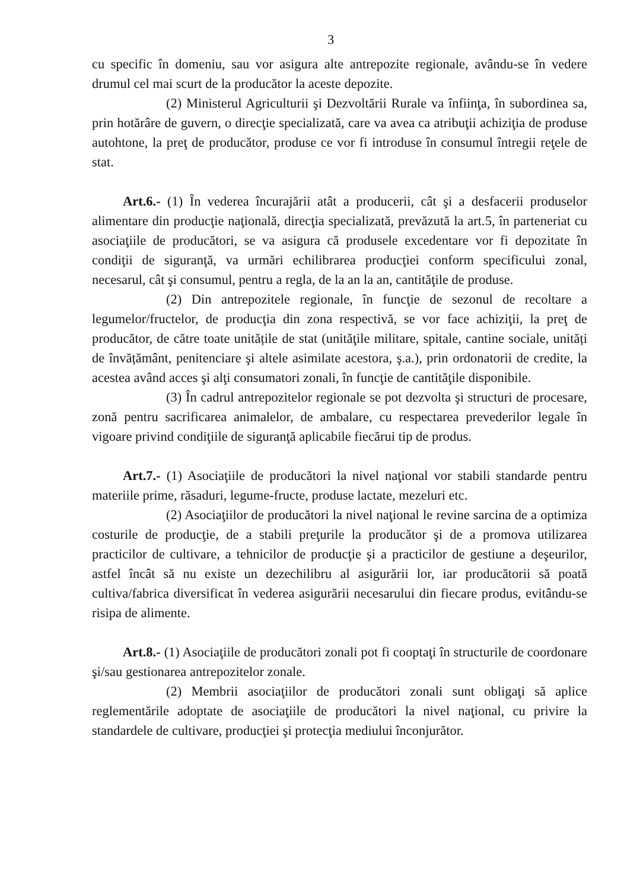3
cu specific în domeniu, sau vor asigura alte antrepozite regionale, avându-se în vedere drumul cel mai scurt de la producător la aceste depozite.
(2) Ministerul Agriculturii şi Dezvoltării Rurale va înfiinţa, în subordinea sa, prin hotărâre de guvern, o direcţie specializată, care va avea ca atribuţii achiziţia de produse autohtone, la preţ de producător, produse ce vor fi introduse în consumul întregii reţele de stat.
Art.6.- (1) În vederea încurajării atât a producerii, cât şi a desfacerii produselor alimentare din producţie naţională, direcţia specializată, prevăzută la art.5, în parteneriat cu asociaţiile de producători, se va asigura că produsele excedentare vor fi depozitate în condiţii de siguranţă, va urmări echilibrarea producţiei conform specificului zonal, necesarul, cât şi consumul, pentru a regla, de la an la an, cantităţile de produse.
(2) Din antrepozitele regionale, în funcţie de sezonul de recoltare a legumelor/fructelor, de producţia din zona respectivă, se vor face achiziţii, la preţ de producător, de către toate unitățile de stat (unităţile militare, spitale, cantine sociale, unități de învățământ, penitenciare şi altele asimilate acestora, ş.a.), prin ordonatorii de credite, la acestea având acces şi alţi consumatori zonali, în funcţie de cantităţile disponibile.
(3) În cadrul antrepozitelor regionale se pot dezvolta şi structuri de procesare, zonă pentru sacrificarea animalelor, de ambalare, cu respectarea prevederilor legale în vigoare privind condiţiile de siguranţă aplicabile fiecărui tip de produs.
Art.7.- (1) Asociaţiile de producători la nivel naţional vor stabili standarde pentru materiile prime, răsaduri, legume-fructe, produse lactate, mezeluri etc.
(2) Asociaţiilor de producători la nivel naţional le revine sarcina de a optimiza costurile de producţie, de a stabili preţurile la producător şi de a promova utilizarea practicilor de cultivare, a tehnicilor de producţie şi a practicilor de gestiune a deşeurilor, astfel încât să nu existe un dezechilibru al asigurării lor, iar producătorii să poată cultiva/fabrica diversificat în vederea asigurării necesarului din fiecare produs, evitându-se risipa de alimente.
Art.8.- (1) Asociaţiile de producători zonali pot fi cooptaţi în structurile de coordonare şi/sau gestionarea antrepozitelor zonale.
(2) Membrii asociaţiilor de producători zonali sunt obligaţi să aplice reglementările adoptate de asociaţiile de producători la nivel naţional, cu privire la standardele de cultivare, producţiei şi protecţia mediului înconjurător.